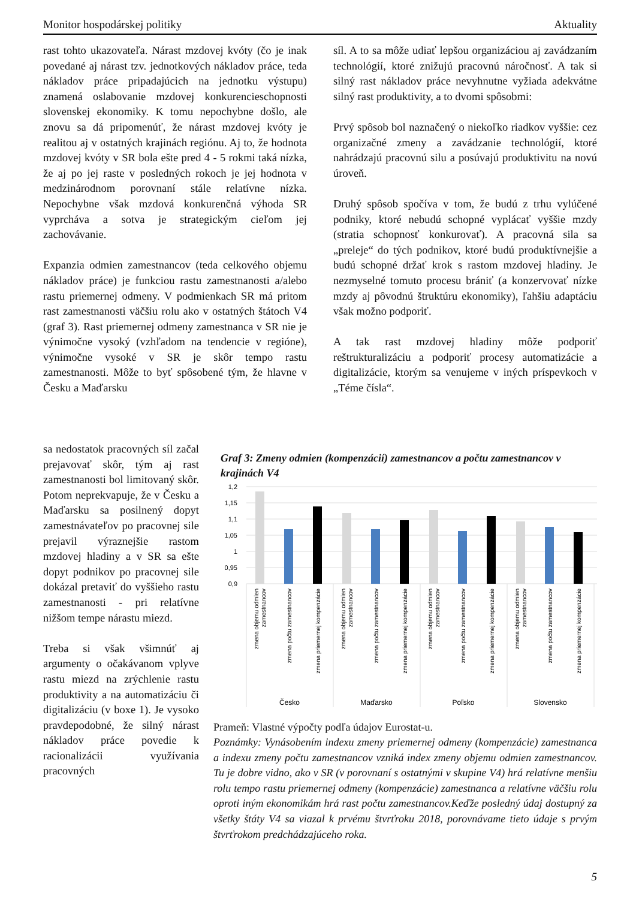Monitor hospodárskej politiky Aktuality
rast tohto ukazovateľa. Nárast mzdovej kvóty (čo je inak povedané aj nárast tzv. jednotkových nákladov práce, teda nákladov práce pripadajúcich na jednotku výstupu) znamená oslabovanie mzdovej konkurencieschopnosti slovenskej ekonomiky. K tomu nepochybne došlo, ale znovu sa dá pripomenúť, že nárast mzdovej kvóty je realitou aj v ostatných krajinách regiónu. Aj to, že hodnota mzdovej kvóty v SR bola ešte pred 4 - 5 rokmi taká nízka, že aj po jej raste v posledných rokoch je jej hodnota v medzinárodnom porovnaní stále relatívne nízka. Nepochybne však mzdová konkurenčná výhoda SR vyprcháva a sotva je strategickým cieľom jej zachovávanie.
Expanzia odmien zamestnancov (teda celkového objemu nákladov práce) je funkciou rastu zamestnanosti a/alebo rastu priemernej odmeny. V podmienkach SR má pritom rast zamestnanosti väčšiu rolu ako v ostatných štátoch V4 (graf 3). Rast priemernej odmeny zamestnanca v SR nie je výnimočne vysoký (vzhľadom na tendencie v regióne), výnimočne vysoké v SR je skôr tempo rastu zamestnanosti. Môže to byť spôsobené tým, že hlavne v Česku a Maďarsku
síl. A to sa môže udiať lepšou organizáciou aj zavádzaním technológií, ktoré znižujú pracovnú náročnosť. A tak si silný rast nákladov práce nevyhnutne vyžiada adekvátne silný rast produktivity, a to dvomi spôsobmi:
Prvý spôsob bol naznačený o niekoľko riadkov vyššie: cez organizačné zmeny a zavádzanie technológií, ktoré nahrádzajú pracovnú silu a posúvajú produktivitu na novú úroveň.
Druhý spôsob spočíva v tom, že budú z trhu vylúčené podniky, ktoré nebudú schopné vyplácať vyššie mzdy (stratia schopnosť konkurovať). A pracovná sila sa „preleje“ do tých podnikov, ktoré budú produktívnejšie a budú schopné držať krok s rastom mzdovej hladiny. Je nezmyselné tomuto procesu brániť (a konzervovať nízke mzdy aj pôvodnú štruktúru ekonomiky), ľahšiu adaptáciu však možno podporiť.
A tak rast mzdovej hladiny môže podporiť reštrukturalizáciu a podporiť procesy automatizácie a digitalizácie, ktorým sa venujeme v iných príspevkoch v „Téme čísla“.
sa nedostatok pracovných síl začal prejavovať skôr, tým aj rast zamestnanosti bol limitovaný skôr. Potom neprekvapuje, že v Česku a Maďarsku sa posilnený dopyt zamestnávateľov po pracovnej sile prejavil výraznejšie rastom mzdovej hladiny a v SR sa ešte dopyt podnikov po pracovnej sile dokázal pretaviť do vyššieho rastu zamestnanosti - pri relatívne nižšom tempe nárastu miezd.
Treba si však všimnúť aj argumenty o očakávanom vplyve rastu miezd na zrýchlenie rastu produktivity a na automatizáciu či digitalizáciu (v boxe 1). Je vysoko pravdepodobné, že silný nárast nákladov práce povedie k racionalizácii využívania pracovných
Graf 3: Zmeny odmien (kompenzácií) zamestnancov a počtu zamestnancov v krajinách V4
1,2
1,15
1,1
1,05
1
0,95
0,9
zmena objemu odmien
zamestnancov
zmena počtu zamestnancov
zmena priemernej kompenzácie
zmena objemu odmien
zamestnancov
zmena počtu zamestnancov
zmena priemernej kompenzácie
zmena objemu odmien
zamestnancov
zmena počtu zamestnancov
zmena priemernej kompenzácie
zmena objemu odmien
zamestnancov
zmena počtu zamestnancov
zmena priemernej kompenzácie
Česko
Maďarsko
Poľsko
Slovensko
Prameň: Vlastné výpočty podľa údajov Eurostat-u.
Poznámky: Vynásobením indexu zmeny priemernej odmeny (kompenzácie) zamestnanca a indexu zmeny počtu zamestnancov vzniká index zmeny objemu odmien zamestnancov. Tu je dobre vidno, ako v SR (v porovnaní s ostatnými v skupine V4) hrá relatívne menšiu rolu tempo rastu priemernej odmeny (kompenzácie) zamestnanca a relatívne väčšiu rolu oproti iným ekonomikám hrá rast počtu zamestnancov.Keďže posledný údaj dostupný za všetky štáty V4 sa viazal k prvému štvrťroku 2018, porovnávame tieto údaje s prvým štvrťrokom predchádzajúceho roka.
5